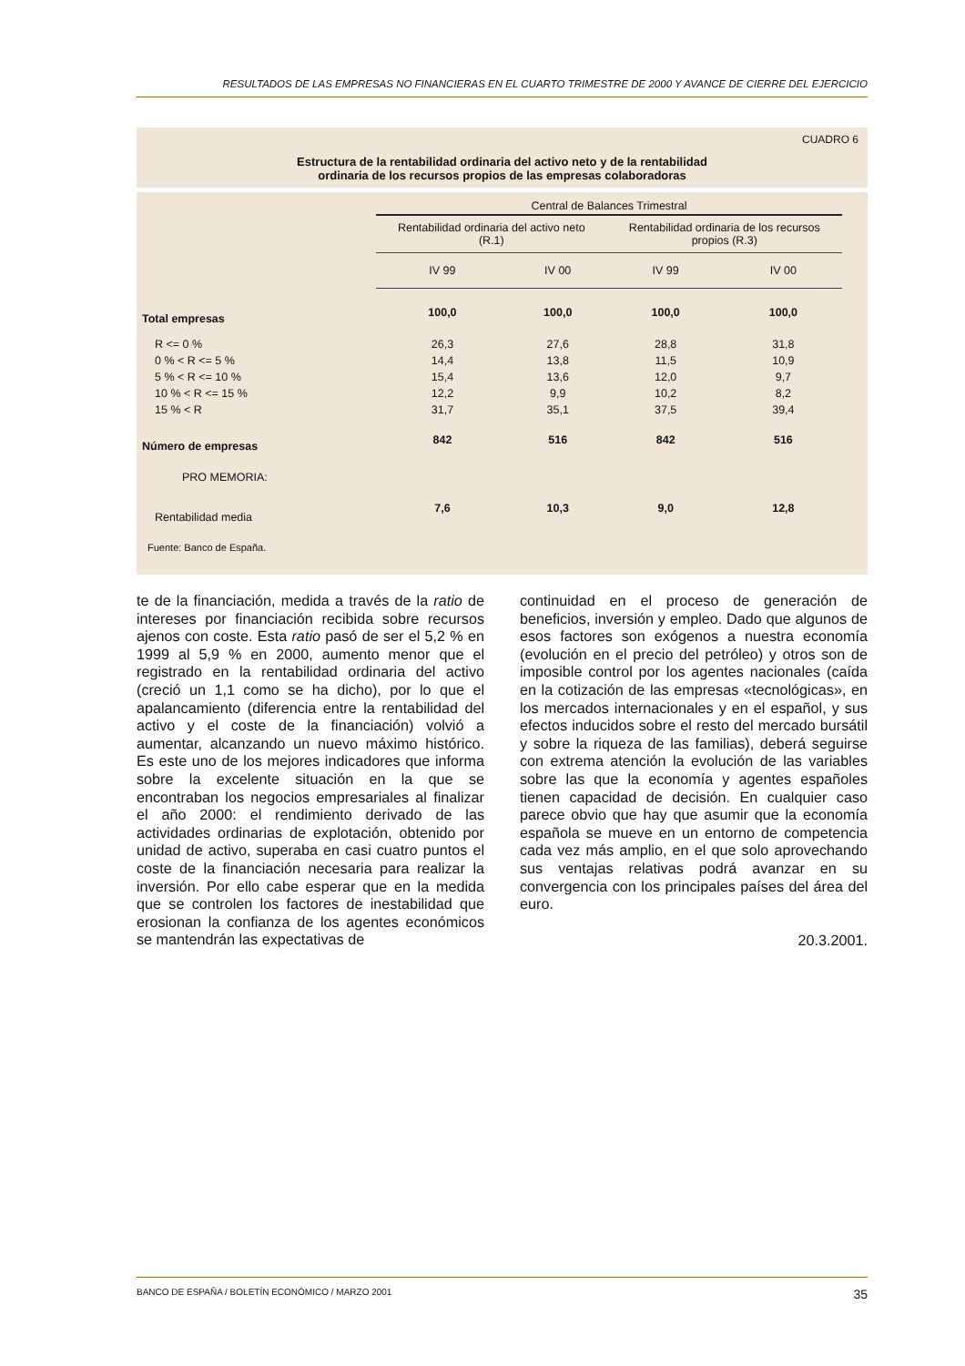RESULTADOS DE LAS EMPRESAS NO FINANCIERAS EN EL CUARTO TRIMESTRE DE 2000 Y AVANCE DE CIERRE DEL EJERCICIO
CUADRO 6
Estructura de la rentabilidad ordinaria del activo neto y de la rentabilidad
ordinaria de los recursos propios de las empresas colaboradoras
| | Central de Balances Trimestral | | | | |
| --- | --- | --- | --- | --- | --- |
| | Rentabilidad ordinaria del activo neto (R.1) | | Rentabilidad ordinaria de los recursos propios (R.3) | | |
| | IV 99 | IV 00 | IV 99 | IV 00 | |
| Total empresas | 100,0 | 100,0 | 100,0 | 100,0 | |
| R <= 0 % | 26,3 | 27,6 | 28,8 | 31,8 | |
| 0 % < R <= 5 % | 14,4 | 13,8 | 11,5 | 10,9 | |
| 5 % < R <= 10 % | 15,4 | 13,6 | 12,0 | 9,7 | |
| 10 % < R <= 15 % | 12,2 | 9,9 | 10,2 | 8,2 | |
| 15 % < R | 31,7 | 35,1 | 37,5 | 39,4 | |
| Número de empresas | 842 | 516 | 842 | 516 | |
| PRO MEMORIA: | | | | | |
| Rentabilidad media | 7,6 | 10,3 | 9,0 | 12,8 | |
Fuente: Banco de España.
te de la financiación, medida a través de la ratio de intereses por financiación recibida sobre recursos ajenos con coste. Esta ratio pasó de ser el 5,2 % en 1999 al 5,9 % en 2000, aumento menor que el registrado en la rentabilidad ordinaria del activo (creció un 1,1 como se ha dicho), por lo que el apalancamiento (diferencia entre la rentabilidad del activo y el coste de la financiación) volvió a aumentar, alcanzando un nuevo máximo histórico. Es este uno de los mejores indicadores que informa sobre la excelente situación en la que se encontraban los negocios empresariales al finalizar el año 2000: el rendimiento derivado de las actividades ordinarias de explotación, obtenido por unidad de activo, superaba en casi cuatro puntos el coste de la financiación necesaria para realizar la inversión. Por ello cabe esperar que en la medida que se controlen los factores de inestabilidad que erosionan la confianza de los agentes económicos se mantendrán las expectativas de
continuidad en el proceso de generación de beneficios, inversión y empleo. Dado que algunos de esos factores son exógenos a nuestra economía (evolución en el precio del petróleo) y otros son de imposible control por los agentes nacionales (caída en la cotización de las empresas «tecnológicas», en los mercados internacionales y en el español, y sus efectos inducidos sobre el resto del mercado bursátil y sobre la riqueza de las familias), deberá seguirse con extrema atención la evolución de las variables sobre las que la economía y agentes españoles tienen capacidad de decisión. En cualquier caso parece obvio que hay que asumir que la economía española se mueve en un entorno de competencia cada vez más amplio, en el que solo aprovechando sus ventajas relativas podrá avanzar en su convergencia con los principales países del área del euro.
20.3.2001.
BANCO DE ESPAÑA / BOLETÍN ECONÓMICO / MARZO 2001 35